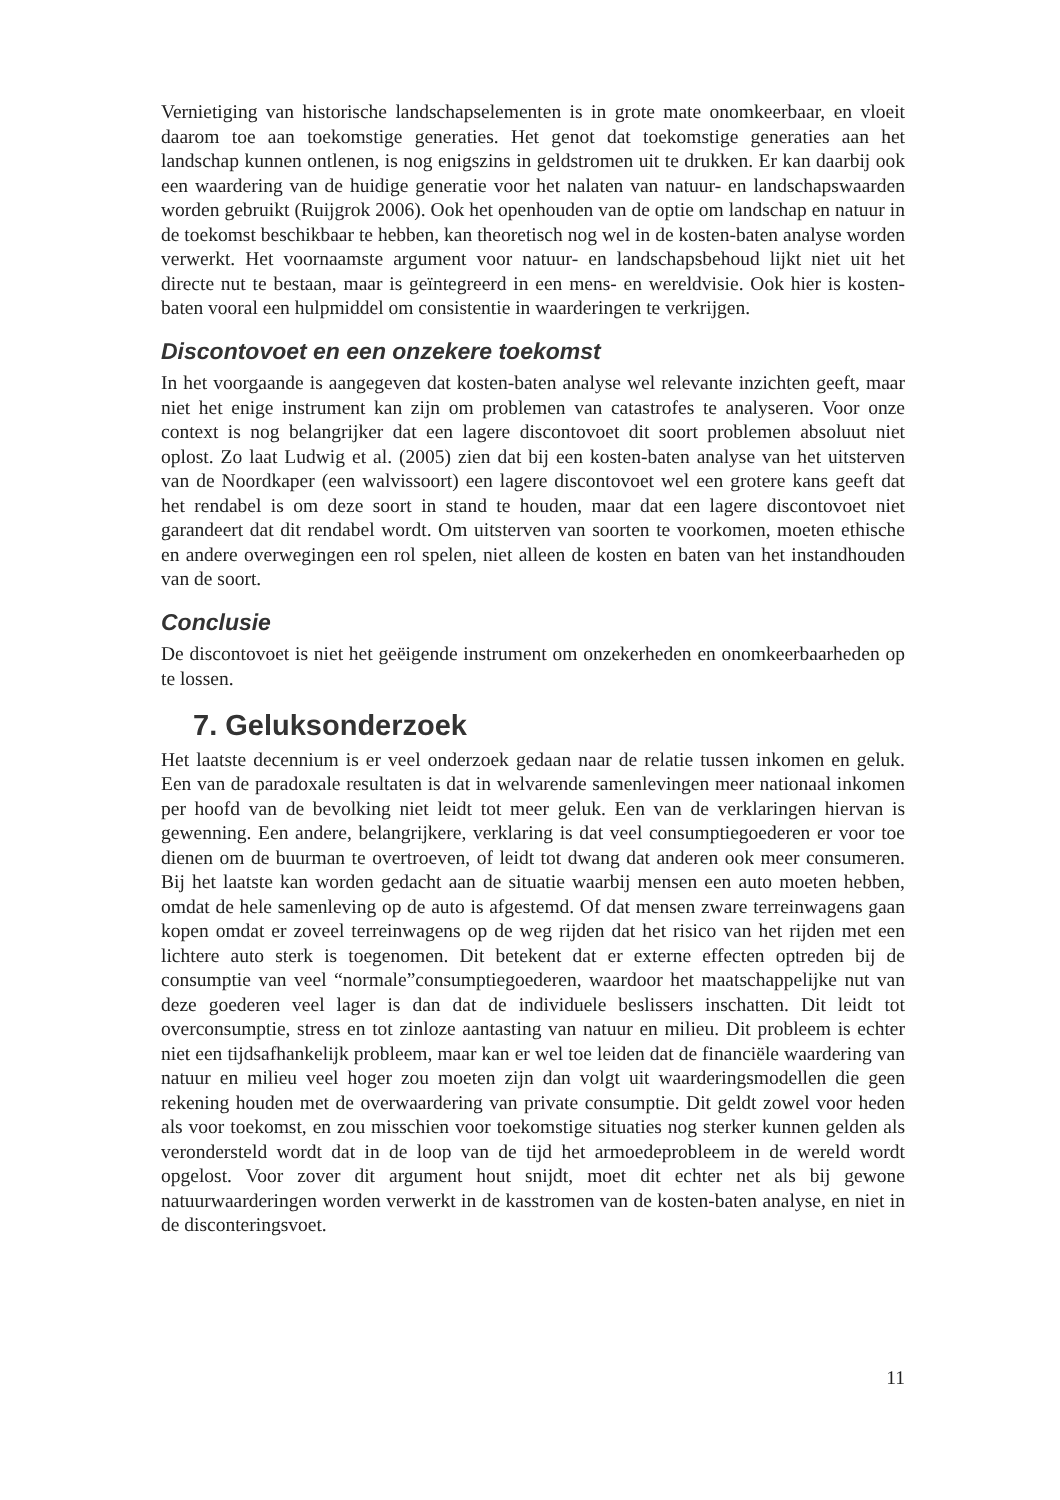Vernietiging van historische landschapselementen is in grote mate onomkeerbaar, en vloeit daarom toe aan toekomstige generaties. Het genot dat toekomstige generaties aan het landschap kunnen ontlenen, is nog enigszins in geldstromen uit te drukken. Er kan daarbij ook een waardering van de huidige generatie voor het nalaten van natuur- en landschapswaarden worden gebruikt (Ruijgrok 2006). Ook het openhouden van de optie om landschap en natuur in de toekomst beschikbaar te hebben, kan theoretisch nog wel in de kosten-baten analyse worden verwerkt. Het voornaamste argument voor natuur- en landschapsbehoud lijkt niet uit het directe nut te bestaan, maar is geïntegreerd in een mens- en wereldvisie. Ook hier is kosten-baten vooral een hulpmiddel om consistentie in waarderingen te verkrijgen.
Discontovoet en een onzekere toekomst
In het voorgaande is aangegeven dat kosten-baten analyse wel relevante inzichten geeft, maar niet het enige instrument kan zijn om problemen van catastrofes te analyseren. Voor onze context is nog belangrijker dat een lagere discontovoet dit soort problemen absoluut niet oplost. Zo laat Ludwig et al. (2005) zien dat bij een kosten-baten analyse van het uitsterven van de Noordkaper (een walvissoort) een lagere discontovoet wel een grotere kans geeft dat het rendabel is om deze soort in stand te houden, maar dat een lagere discontovoet niet garandeert dat dit rendabel wordt. Om uitsterven van soorten te voorkomen, moeten ethische en andere overwegingen een rol spelen, niet alleen de kosten en baten van het instandhouden van de soort.
Conclusie
De discontovoet is niet het geëigende instrument om onzekerheden en onomkeerbaarheden op te lossen.
7. Geluksonderzoek
Het laatste decennium is er veel onderzoek gedaan naar de relatie tussen inkomen en geluk. Een van de paradoxale resultaten is dat in welvarende samenlevingen meer nationaal inkomen per hoofd van de bevolking niet leidt tot meer geluk. Een van de verklaringen hiervan is gewenning. Een andere, belangrijkere, verklaring is dat veel consumptiegoederen er voor toe dienen om de buurman te overtroeven, of leidt tot dwang dat anderen ook meer consumeren. Bij het laatste kan worden gedacht aan de situatie waarbij mensen een auto moeten hebben, omdat de hele samenleving op de auto is afgestemd. Of dat mensen zware terreinwagens gaan kopen omdat er zoveel terreinwagens op de weg rijden dat het risico van het rijden met een lichtere auto sterk is toegenomen. Dit betekent dat er externe effecten optreden bij de consumptie van veel “normale”consumptiegoederen, waardoor het maatschappelijke nut van deze goederen veel lager is dan dat de individuele beslissers inschatten. Dit leidt tot overconsumptie, stress en tot zinloze aantasting van natuur en milieu. Dit probleem is echter niet een tijdsafhankelijk probleem, maar kan er wel toe leiden dat de financiële waardering van natuur en milieu veel hoger zou moeten zijn dan volgt uit waarderingsmodellen die geen rekening houden met de overwaardering van private consumptie. Dit geldt zowel voor heden als voor toekomst, en zou misschien voor toekomstige situaties nog sterker kunnen gelden als verondersteld wordt dat in de loop van de tijd het armoedeprobleem in de wereld wordt opgelost. Voor zover dit argument hout snijdt, moet dit echter net als bij gewone natuurwaarderingen worden verwerkt in de kasstromen van de kosten-baten analyse, en niet in de disconteringsvoet.
11